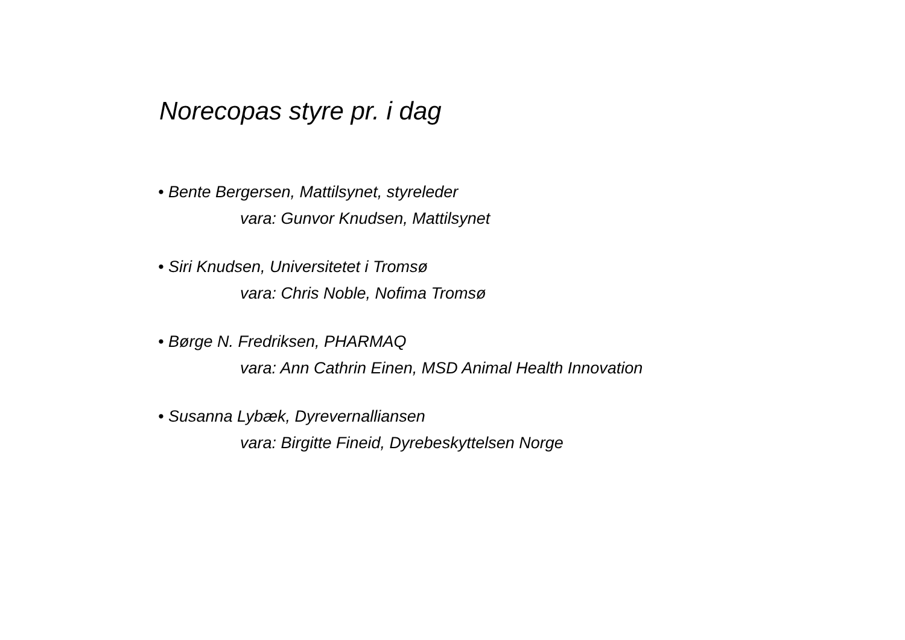Norecopas styre pr. i dag
• Bente Bergersen, Mattilsynet, styreleder
vara: Gunvor Knudsen, Mattilsynet
• Siri Knudsen, Universitetet i Tromsø
vara: Chris Noble, Nofima Tromsø
• Børge N. Fredriksen, PHARMAQ
vara: Ann Cathrin Einen, MSD Animal Health Innovation
• Susanna Lybæk, Dyrevernalliansen
vara: Birgitte Fineid, Dyrebeskyttelsen Norge